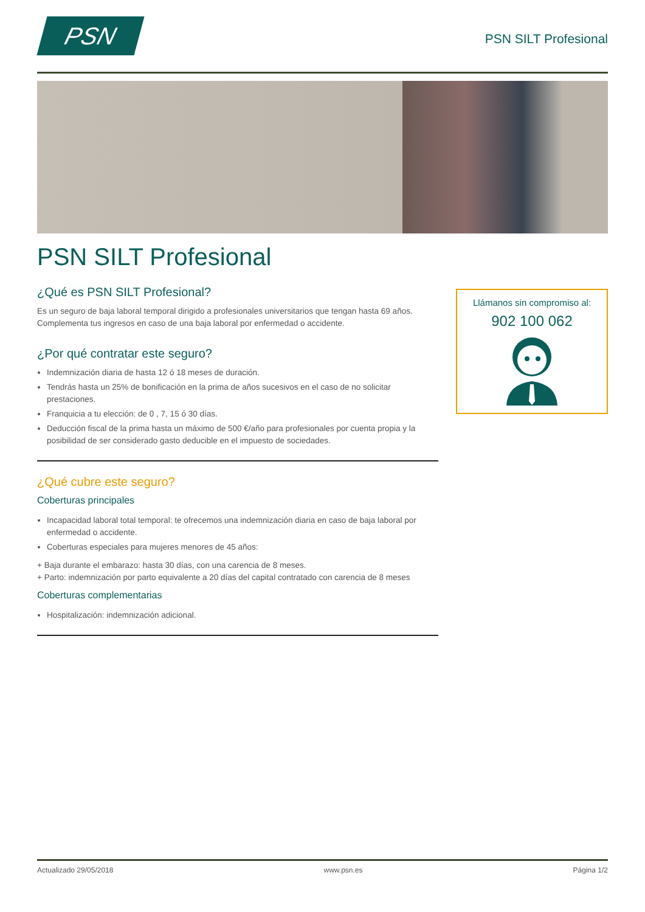PSN
PSN SILT Profesional
PSN SILT Profesional
¿Qué es PSN SILT Profesional?
Es un seguro de baja laboral temporal dirigido a profesionales universitarios que tengan hasta 69 años. Complementa tus ingresos en caso de una baja laboral por enfermedad o accidente.
¿Por qué contratar este seguro?
Indemnización diaria de hasta 12 ó 18 meses de duración.
Tendrás hasta un 25% de bonificación en la prima de años sucesivos en el caso de no solicitar prestaciones.
Franquicia a tu elección: de 0 , 7, 15 ó 30 días.
Deducción fiscal de la prima hasta un máximo de 500 €/año para profesionales por cuenta propia y la posibilidad de ser considerado gasto deducible en el impuesto de sociedades.
¿Qué cubre este seguro?
Coberturas principales
Incapacidad laboral total temporal: te ofrecemos una indemnización diaria en caso de baja laboral por enfermedad o accidente.
Coberturas especiales para mujeres menores de 45 años:
+ Baja durante el embarazo: hasta 30 días, con una carencia de 8 meses.
+ Parto: indemnización por parto equivalente a 20 días del capital contratado con carencia de 8 meses
Coberturas complementarias
Hospitalización: indemnización adicional.
Llámanos sin compromiso al:
902 100 062
Actualizado 29/05/2018 www.psn.es Página 1/2